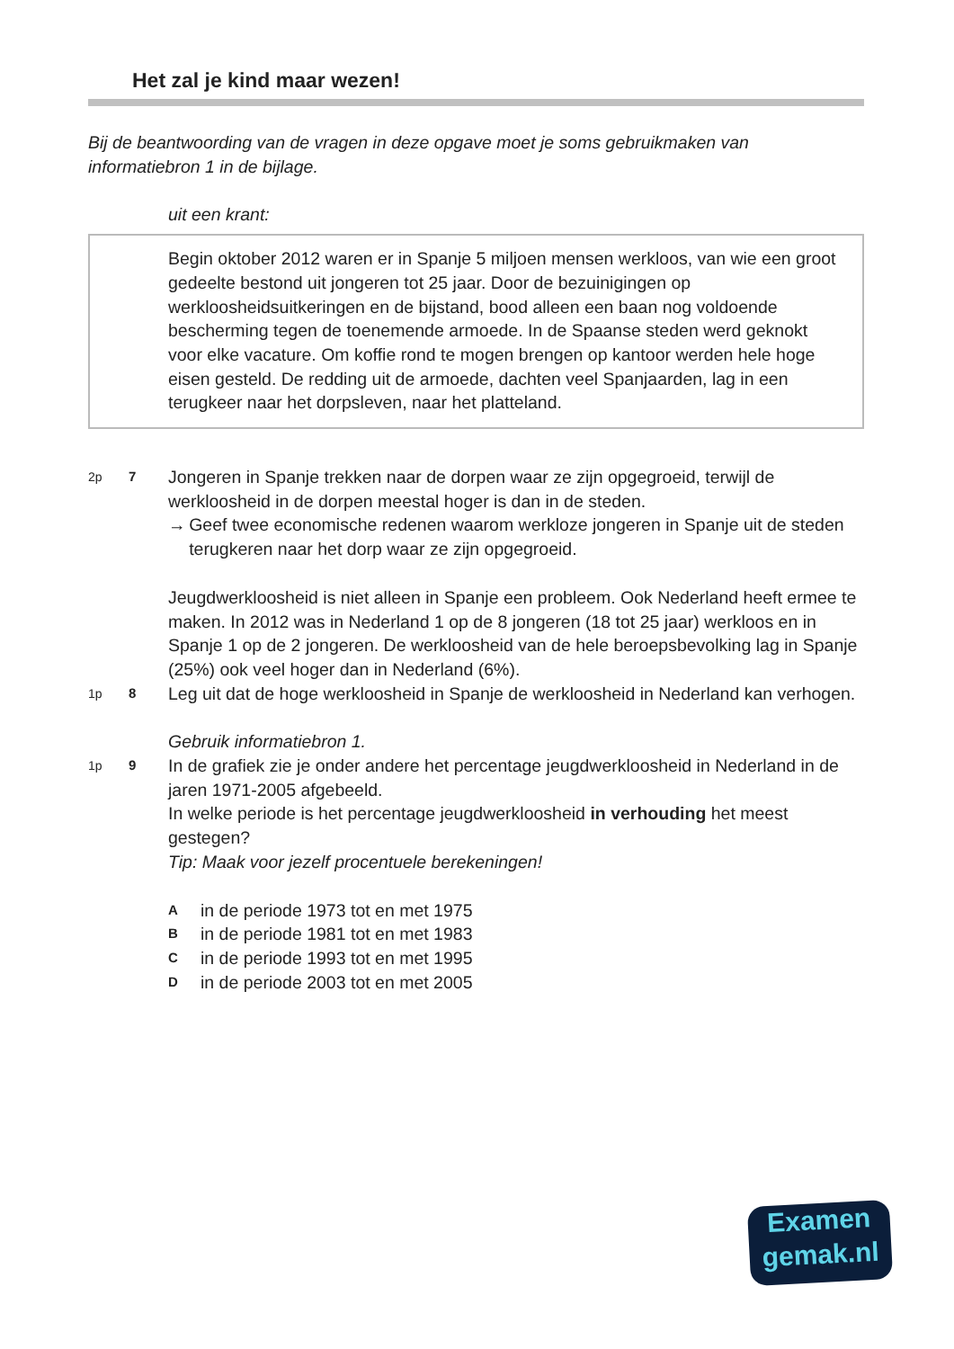Het zal je kind maar wezen!
Bij de beantwoording van de vragen in deze opgave moet je soms gebruikmaken van informatiebron 1 in de bijlage.
uit een krant:
Begin oktober 2012 waren er in Spanje 5 miljoen mensen werkloos, van wie een groot gedeelte bestond uit jongeren tot 25 jaar. Door de bezuinigingen op werkloosheidsuitkeringen en de bijstand, bood alleen een baan nog voldoende bescherming tegen de toenemende armoede. In de Spaanse steden werd geknokt voor elke vacature. Om koffie rond te mogen brengen op kantoor werden hele hoge eisen gesteld. De redding uit de armoede, dachten veel Spanjaarden, lag in een terugkeer naar het dorpsleven, naar het platteland.
2p 7
Jongeren in Spanje trekken naar de dorpen waar ze zijn opgegroeid, terwijl de werkloosheid in de dorpen meestal hoger is dan in de steden.
→ Geef twee economische redenen waarom werkloze jongeren in Spanje uit de steden terugkeren naar het dorp waar ze zijn opgegroeid.
Jeugdwerkloosheid is niet alleen in Spanje een probleem. Ook Nederland heeft ermee te maken. In 2012 was in Nederland 1 op de 8 jongeren (18 tot 25 jaar) werkloos en in Spanje 1 op de 2 jongeren. De werkloosheid van de hele beroepsbevolking lag in Spanje (25%) ook veel hoger dan in Nederland (6%).
1p 8
Leg uit dat de hoge werkloosheid in Spanje de werkloosheid in Nederland kan verhogen.
Gebruik informatiebron 1.
1p 9
In de grafiek zie je onder andere het percentage jeugdwerkloosheid in Nederland in de jaren 1971-2005 afgebeeld.
In welke periode is het percentage jeugdwerkloosheid in verhouding het meest gestegen?
Tip: Maak voor jezelf procentuele berekeningen!
Ain de periode 1973 tot en met 1975
Bin de periode 1981 tot en met 1983
Cin de periode 1993 tot en met 1995
Din de periode 2003 tot en met 2005
Examen
gemak.nl